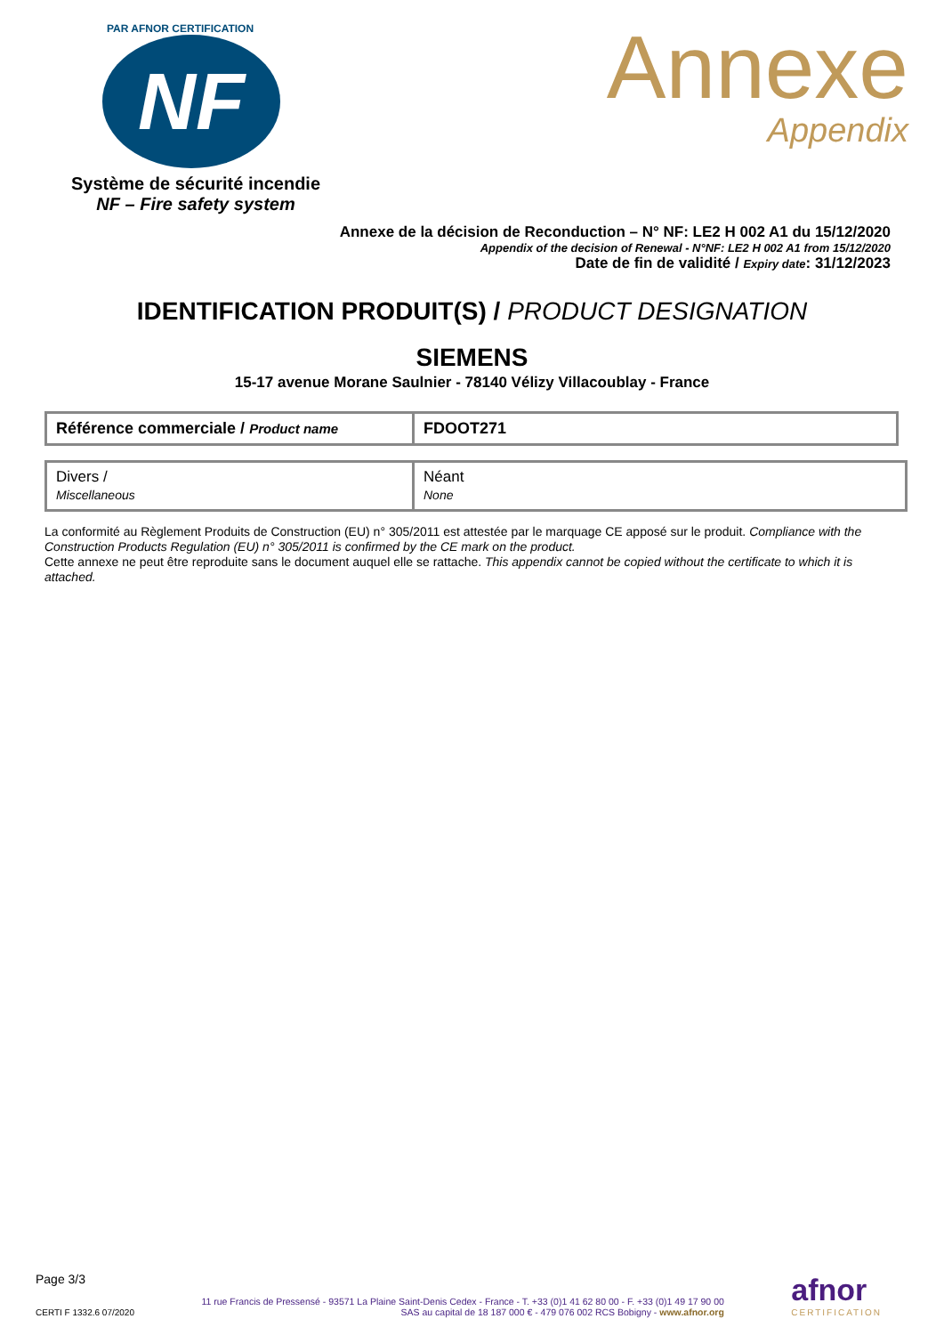PAR AFNOR CERTIFICATION
NF
Système de sécurité incendie
NF – Fire safety system
Annexe
Appendix
Annexe de la décision de Reconduction – N° NF: LE2 H 002 A1 du 15/12/2020
Appendix of the decision of Renewal - N°NF: LE2 H 002 A1 from 15/12/2020
Date de fin de validité / Expiry date: 31/12/2023
IDENTIFICATION PRODUIT(S) / PRODUCT DESIGNATION
SIEMENS
15-17 avenue Morane Saulnier - 78140 Vélizy Villacoublay - France
| Référence commerciale / Product name | FDOOT271 |
| Divers / Miscellaneous | Néant None |
La conformité au Règlement Produits de Construction (EU) n° 305/2011 est attestée par le marquage CE apposé sur le produit. Compliance with the Construction Products Regulation (EU) n° 305/2011 is confirmed by the CE mark on the product.
Cette annexe ne peut être reproduite sans le document auquel elle se rattache. This appendix cannot be copied without the certificate to which it is attached.
Page 3/3
CERTI F 1332.6 07/2020
11 rue Francis de Pressensé - 93571 La Plaine Saint-Denis Cedex - France - T. +33 (0)1 41 62 80 00 - F. +33 (0)1 49 17 90 00
SAS au capital de 18 187 000 € - 479 076 002 RCS Bobigny - www.afnor.org
afnor
CERTIFICATION